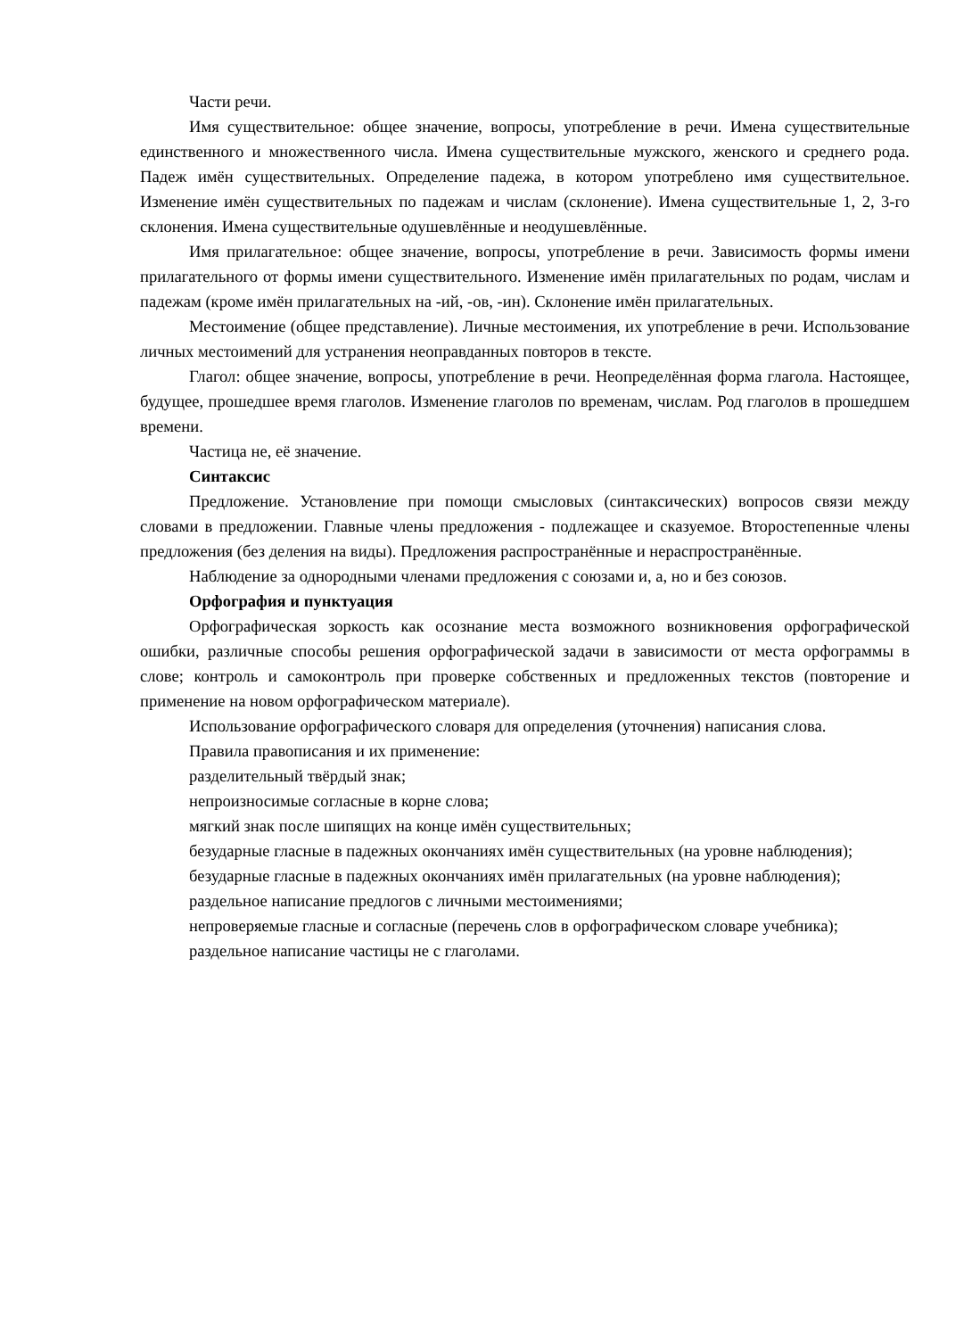Части речи.
Имя существительное: общее значение, вопросы, употребление в речи. Имена существительные единственного и множественного числа. Имена существительные мужского, женского и среднего рода. Падеж имён существительных. Определение падежа, в котором употреблено имя существительное. Изменение имён существительных по падежам и числам (склонение). Имена существительные 1, 2, 3-го склонения. Имена существительные одушевлённые и неодушевлённые.
Имя прилагательное: общее значение, вопросы, употребление в речи. Зависимость формы имени прилагательного от формы имени существительного. Изменение имён прилагательных по родам, числам и падежам (кроме имён прилагательных на -ий, -ов, -ин). Склонение имён прилагательных.
Местоимение (общее представление). Личные местоимения, их употребление в речи. Использование личных местоимений для устранения неоправданных повторов в тексте.
Глагол: общее значение, вопросы, употребление в речи. Неопределённая форма глагола. Настоящее, будущее, прошедшее время глаголов. Изменение глаголов по временам, числам. Род глаголов в прошедшем времени.
Частица не, её значение.
Синтаксис
Предложение. Установление при помощи смысловых (синтаксических) вопросов связи между словами в предложении. Главные члены предложения - подлежащее и сказуемое. Второстепенные члены предложения (без деления на виды). Предложения распространённые и нераспространённые.
Наблюдение за однородными членами предложения с союзами и, а, но и без союзов.
Орфография и пунктуация
Орфографическая зоркость как осознание места возможного возникновения орфографической ошибки, различные способы решения орфографической задачи в зависимости от места орфограммы в слове; контроль и самоконтроль при проверке собственных и предложенных текстов (повторение и применение на новом орфографическом материале).
Использование орфографического словаря для определения (уточнения) написания слова.
Правила правописания и их применение:
разделительный твёрдый знак;
непроизносимые согласные в корне слова;
мягкий знак после шипящих на конце имён существительных;
безударные гласные в падежных окончаниях имён существительных (на уровне наблюдения);
безударные гласные в падежных окончаниях имён прилагательных (на уровне наблюдения);
раздельное написание предлогов с личными местоимениями;
непроверяемые гласные и согласные (перечень слов в орфографическом словаре учебника);
раздельное написание частицы не с глаголами.